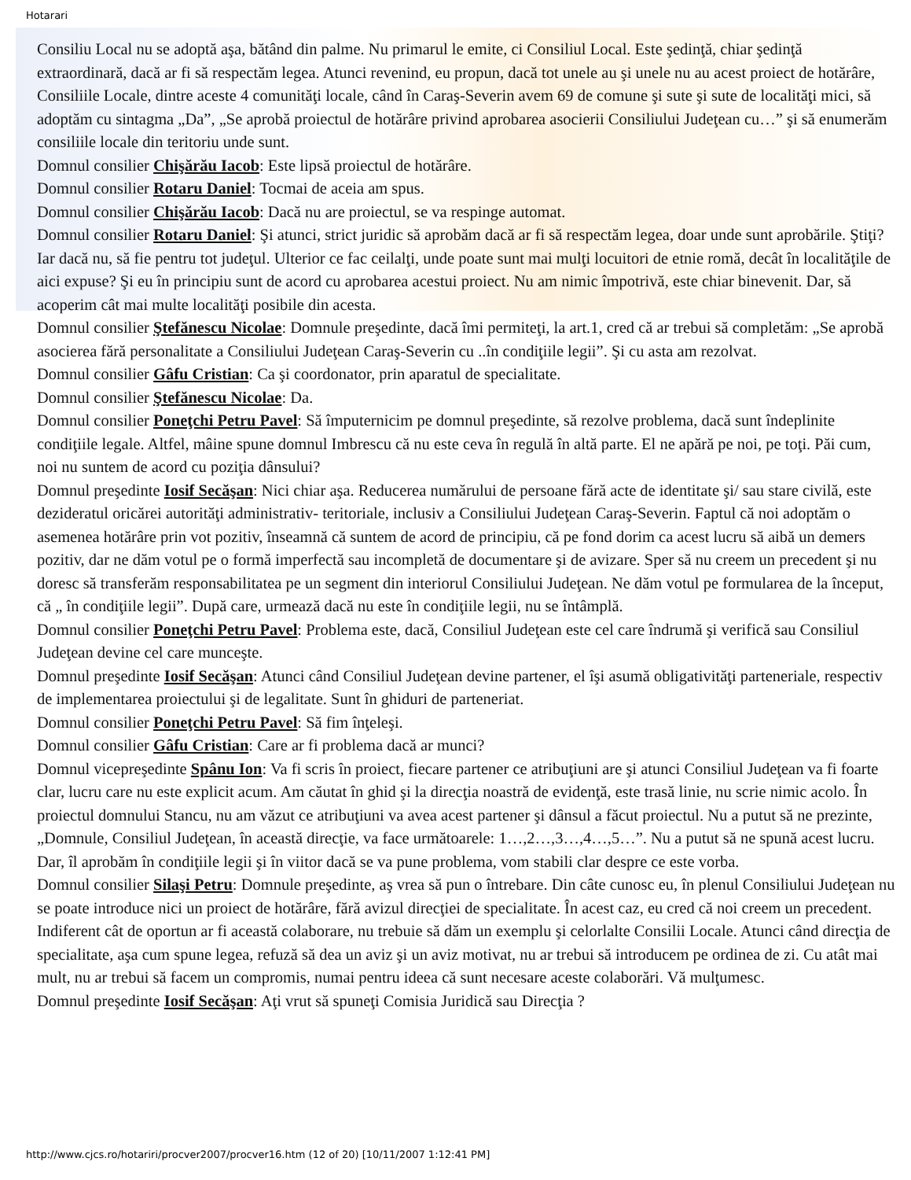Hotarari
Consiliu Local nu se adoptă aşa, bătând din palme. Nu primarul le emite, ci Consiliul Local. Este şedinţă, chiar şedinţă extraordinară, dacă ar fi să respectăm legea. Atunci revenind, eu propun, dacă tot unele au şi unele nu au acest proiect de hotărâre, Consiliile Locale, dintre aceste 4 comunităţi locale, când în Caraş-Severin avem 69 de comune şi sute şi sute de localităţi mici, să adoptăm cu sintagma „Da”, „Se aprobă proiectul de hotărâre privind aprobarea asocierii Consiliului Judeţean cu…” şi să enumerăm consiliile locale din teritoriu unde sunt.
Domnul consilier Chişărău Iacob: Este lipsă proiectul de hotărâre.
Domnul consilier Rotaru Daniel: Tocmai de aceia am spus.
Domnul consilier Chişărău Iacob: Dacă nu are proiectul, se va respinge automat.
Domnul consilier Rotaru Daniel: Şi atunci, strict juridic să aprobăm dacă ar fi să respectăm legea, doar unde sunt aprobările. Ştiţi? Iar dacă nu, să fie pentru tot judeţul. Ulterior ce fac ceilalţi, unde poate sunt mai mulţi locuitori de etnie romă, decât în localităţile de aici expuse? Şi eu în principiu sunt de acord cu aprobarea acestui proiect. Nu am nimic împotrivă, este chiar binevenit. Dar, să acoperim cât mai multe localităţi posibile din acesta.
Domnul consilier Ştefănescu Nicolae: Domnule preşedinte, dacă îmi permiteţi, la art.1, cred că ar trebui să completăm: „Se aprobă asocierea fără personalitate a Consiliului Judeţean Caraş-Severin cu ..în condiţiile legii”. Şi cu asta am rezolvat.
Domnul consilier Gâfu Cristian: Ca şi coordonator, prin aparatul de specialitate.
Domnul consilier Ştefănescu Nicolae: Da.
Domnul consilier Poneţchi Petru Pavel: Să împuternicim pe domnul preşedinte, să rezolve problema, dacă sunt îndeplinite condiţiile legale. Altfel, mâine spune domnul Imbrescu că nu este ceva în regulă în altă parte. El ne apără pe noi, pe toţi. Păi cum, noi nu suntem de acord cu poziţia dânsului?
Domnul preşedinte Iosif Secăşan: Nici chiar aşa. Reducerea numărului de persoane fără acte de identitate şi/ sau stare civilă, este dezideratul oricărei autorităţi administrativ- teritoriale, inclusiv a Consiliului Judeţean Caraş-Severin. Faptul că noi adoptăm o asemenea hotărâre prin vot pozitiv, înseamnă că suntem de acord de principiu, că pe fond dorim ca acest lucru să aibă un demers pozitiv, dar ne dăm votul pe o formă imperfectă sau incompletă de documentare şi de avizare. Sper să nu creem un precedent şi nu doresc să transferăm responsabilitatea pe un segment din interiorul Consiliului Judeţean. Ne dăm votul pe formularea de la început, că „ în condiţiile legii”. După care, urmează dacă nu este în condiţiile legii, nu se întâmplă.
Domnul consilier Poneţchi Petru Pavel: Problema este, dacă, Consiliul Judeţean este cel care îndrumă şi verifică sau Consiliul Judeţean devine cel care munceşte.
Domnul preşedinte Iosif Secăşan: Atunci când Consiliul Judeţean devine partener, el îşi asumă obligativităţi parteneriale, respectiv de implementarea proiectului şi de legalitate. Sunt în ghiduri de parteneriat.
Domnul consilier Poneţchi Petru Pavel: Să fim înţeleşi.
Domnul consilier Gâfu Cristian: Care ar fi problema dacă ar munci?
Domnul vicepreşedinte Spânu Ion: Va fi scris în proiect, fiecare partener ce atribuţiuni are şi atunci Consiliul Judeţean va fi foarte clar, lucru care nu este explicit acum. Am căutat în ghid şi la direcţia noastră de evidenţă, este trasă linie, nu scrie nimic acolo. În proiectul domnului Stancu, nu am văzut ce atribuţiuni va avea acest partener şi dânsul a făcut proiectul. Nu a putut să ne prezinte, „Domnule, Consiliul Judeţean, în această direcţie, va face următoarele: 1…,2…,3…,4…,5…”. Nu a putut să ne spună acest lucru. Dar, îl aprobăm în condiţiile legii şi în viitor dacă se va pune problema, vom stabili clar despre ce este vorba.
Domnul consilier Silaşi Petru: Domnule preşedinte, aş vrea să pun o întrebare. Din câte cunosc eu, în plenul Consiliului Judeţean nu se poate introduce nici un proiect de hotărâre, fără avizul direcţiei de specialitate. În acest caz, eu cred că noi creem un precedent. Indiferent cât de oportun ar fi această colaborare, nu trebuie să dăm un exemplu şi celorlalte Consilii Locale. Atunci când direcţia de specialitate, aşa cum spune legea, refuză să dea un aviz şi un aviz motivat, nu ar trebui să introducem pe ordinea de zi. Cu atât mai mult, nu ar trebui să facem un compromis, numai pentru ideea că sunt necesare aceste colaborări. Vă mulţumesc.
Domnul preşedinte Iosif Secăşan: Aţi vrut să spuneţi Comisia Juridică sau Direcţia ?
http://www.cjcs.ro/hotariri/procver2007/procver16.htm (12 of 20) [10/11/2007 1:12:41 PM]